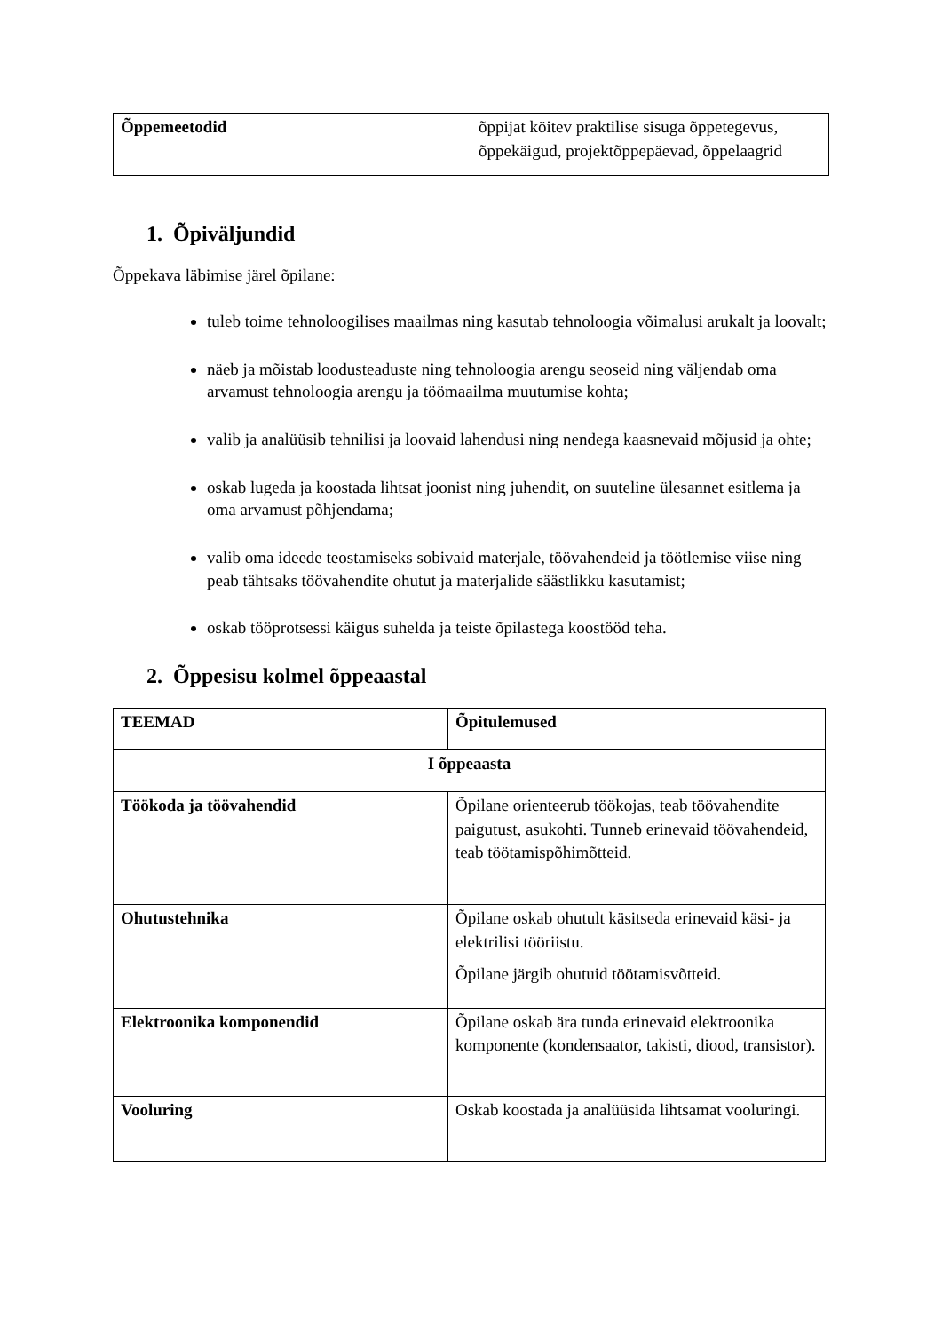| Õppemeetodid | õppijat köitev praktilise sisuga õppetegevus, õppekäigud, projektõppepäevad, õppelaagrid |
1. Õpiväljundid
Õppekava läbimise järel õpilane:
tuleb toime tehnoloogilises maailmas ning kasutab tehnoloogia võimalusi arukalt ja loovalt;
näeb ja mõistab loodusteaduste ning tehnoloogia arengu seoseid ning väljendab oma arvamust tehnoloogia arengu ja töömaailma muutumise kohta;
valib ja analüüsib tehnilisi ja loovaid lahendusi ning nendega kaasnevaid mõjusid ja ohte;
oskab lugeda ja koostada lihtsat joonist ning juhendit, on suuteline ülesannet esitlema ja oma arvamust põhjendama;
valib oma ideede teostamiseks sobivaid materjale, töövahendeid ja töötlemise viise ning peab tähtsaks töövahendite ohutut ja materjalide säästlikku kasutamist;
oskab tööprotsessi käigus suhelda ja teiste õpilastega koostööd teha.
2. Õppesisu kolmel õppeaastal
| TEEMAD | Õpitulemused |
| --- | --- |
| I õppeaasta | |
| Töökoda ja töövahendid | Õpilane orienteerub töökojas, teab töövahendite paigutust, asukohti. Tunneb erinevaid töövahendeid, teab töötamispõhimõtteid. |
| Ohutustehnika | Õpilane oskab ohutult käsitseda erinevaid käsi- ja elektrilisi tööriistu. Õpilane järgib ohutuid töötamisvõtteid. |
| Elektroonika komponendid | Õpilane oskab ära tunda erinevaid elektroonika komponente (kondensaator, takisti, diood, transistor). |
| Vooluring | Oskab koostada ja analüüsida lihtsamat vooluringi. |